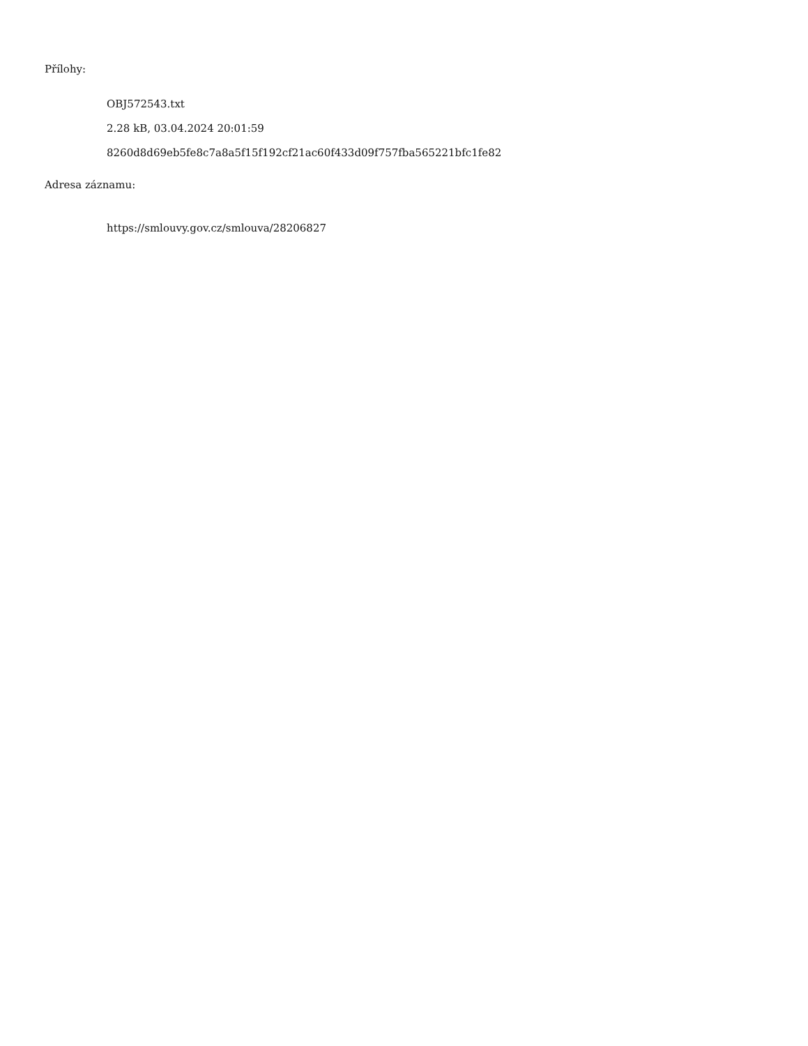Přílohy:
OBJ572543.txt
2.28 kB, 03.04.2024 20:01:59
8260d8d69eb5fe8c7a8a5f15f192cf21ac60f433d09f757fba565221bfc1fe82
Adresa záznamu:
https://smlouvy.gov.cz/smlouva/28206827